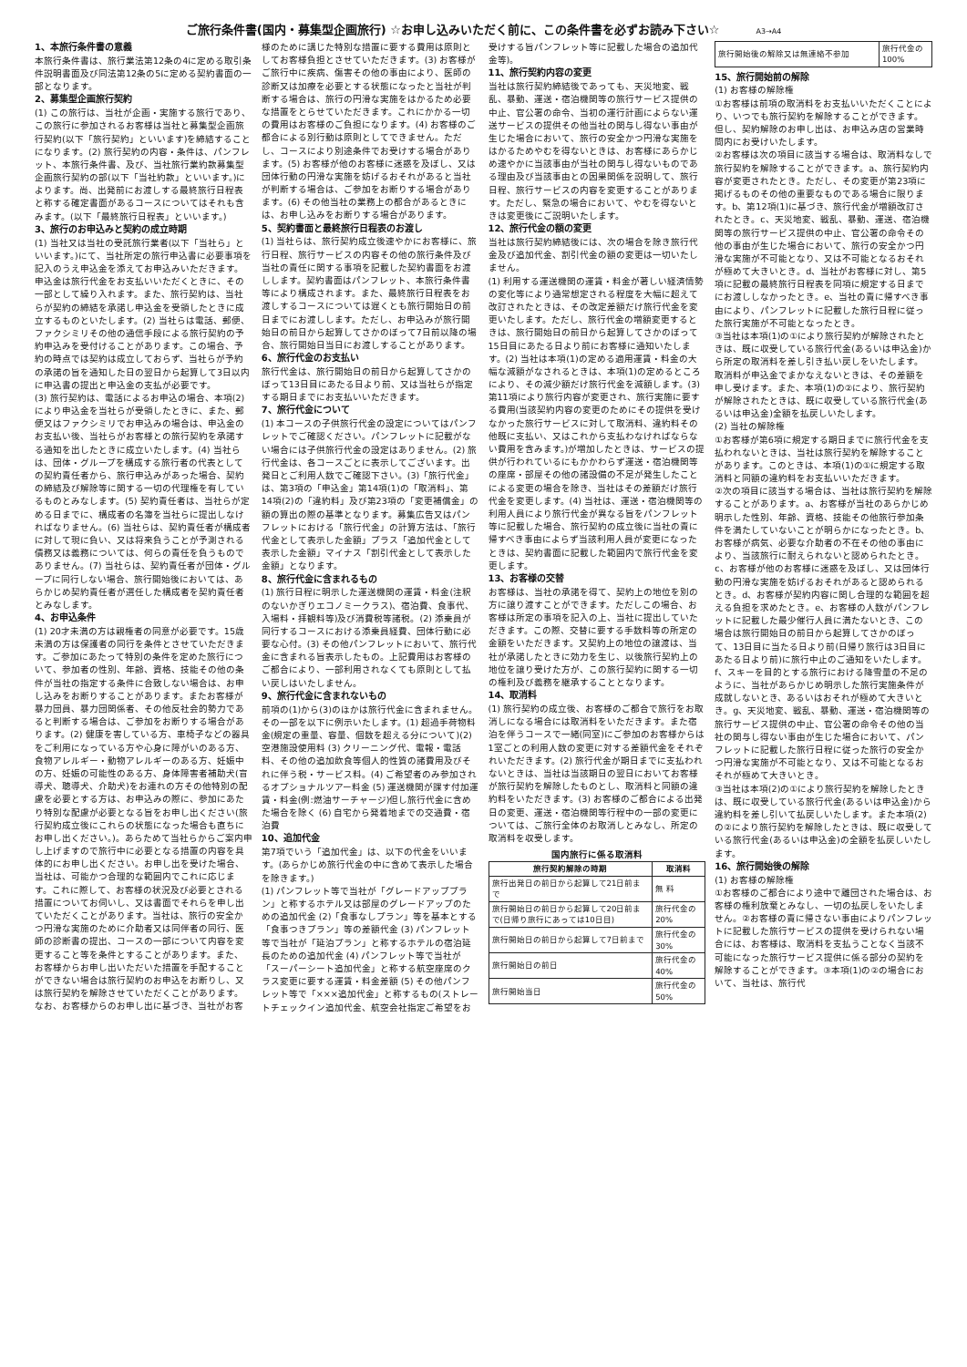ご旅行条件書(国内・募集型企画旅行) ☆お申し込みいただく前に、この条件書を必ずお読み下さい☆ A3→A4
1、本旅行条件書の意義
本旅行条件書は、旅行業法第12条の4に定める取引条件説明書面及び同法第12条の5に定める契約書面の一部となります。
2、募集型企画旅行契約
(1) この旅行は、当社が企画・実施する旅行であり、この旅行に参加されるお客様は当社と募集型企画旅行契約(以下「旅行契約」といいます)を締結することになります。(2) 旅行契約の内容・条件は、パンフレット、本旅行条件書、及び、当社旅行業約款募集型企画旅行契約の部(以下「当社約款」といいます。)によります。尚、出発前にお渡しする最終旅行日程表と称する確定書面があるコースについてはそれも含みます。(以下「最終旅行日程表」といいます。)
3、旅行のお申込みと契約の成立時期
(1) 当社又は当社の受託旅行業者(以下「当社ら」といいます。)にて、当社所定の旅行申込書に必要事項を記入のうえ申込金を添えてお申込みいただきます。申込金は旅行代金をお支払いいただくときに、その一部として繰り入れます。また、旅行契約は、当社らが契約の締結を承諾し申込金を受領したときに成立するものといたします。(2) 当社らは電話、郵便、ファクシミリその他の通信手段による旅行契約の予約申込みを受付けることがあります。この場合、予約の時点では契約は成立しておらず、当社らが予約の承諾の旨を通知した日の翌日から起算して3日以内に申込書の提出と申込金の支払が必要です。
(3) 旅行契約は、電話によるお申込の場合、本項(2)により申込金を当社らが受領したときに、また、郵便又はファクシミリでお申込みの場合は、申込金のお支払い後、当社らがお客様との旅行契約を承諾する通知を出したときに成立いたします。(4) 当社らは、団体・グループを構成する旅行者の代表としての契約責任者から、旅行申込みがあった場合、契約の締結及び解除等に関する一切の代理権を有しているものとみなします。(5) 契約責任者は、当社らが定める日までに、構成者の名簿を当社らに提出しなければなりません。(6) 当社らは、契約責任者が構成者に対して現に負い、又は将来負うことが予測される債務又は義務については、何らの責任を負うものでありません。(7) 当社らは、契約責任者が団体・グループに同行しない場合、旅行開始後においては、あらかじめ契約責任者が選任した構成者を契約責任者とみなします。
4、お申込条件
(1) 20才未満の方は親権者の同意が必要です。15歳未満の方は保護者の同行を条件とさせていただきます。ご参加にあたって特別の条件を定めた旅行について、参加者の性別、年齢、資格、技能その他の条件が当社の指定する条件に合致しない場合は、お申し込みをお断りすることがあります。またお客様が暴力団員、暴力団関係者、その他反社会的勢力であると判断する場合は、ご参加をお断りする場合があります。(2) 健康を害している方、車椅子などの器具をご利用になっている方や心身に障がいのある方、食物アレルギー・動物アレルギーのある方、妊娠中の方、妊娠の可能性のある方、身体障害者補助犬(盲導犬、聴導犬、介助犬)をお連れの方その他特別の配慮を必要とする方は、お申込みの際に、参加にあたり特別な配慮が必要となる旨をお申し出ください(旅行契約成立後にこれらの状態になった場合も直ちにお申し出ください。)。あらためて当社らからご案内申し上げますので旅行中に必要となる措置の内容を具体的にお申し出ください。お申し出を受けた場合、当社は、可能かつ合理的な範囲内でこれに応じます。これに際して、お客様の状況及び必要とされる措置についてお伺いし、又は書面でそれらを申し出ていただくことがあります。当社は、旅行の安全かつ円滑な実施のために介助者又は同伴者の同行、医師の診断書の提出、コースの一部について内容を変更すること等を条件とすることがあります。また、お客様からお申し出いただいた措置を手配することができない場合は旅行契約のお申込をお断りし、又は旅行契約を解除させていただくことがあります。なお、お客様からのお申し出に基づき、当社がお客様のために講じた特別な措置に要する費用は原則としてお客様負担とさせていただきます。(3) お客様がご旅行中に疾病、傷害その他の事由により、医師の診断又は加療を必要とする状態になったと当社が判断する場合は、旅行の円滑な実施をはかるため必要な措置をとらせていただきます。これにかかる一切の費用はお客様のご負担になります。(4) お客様のご都合による別行動は原則としてできません。ただし、コースにより別途条件でお受けする場合があります。(5) お客様が他のお客様に迷惑を及ぼし、又は団体行動の円滑な実施を妨げるおそれがあると当社が判断する場合は、ご参加をお断りする場合があります。(6) その他当社の業務上の都合があるときには、お申し込みをお断りする場合があります。
5、契約書面と最終旅行日程表のお渡し
(1) 当社らは、旅行契約成立後速やかにお客様に、旅行日程、旅行サービスの内容その他の旅行条件及び当社の責任に関する事項を記載した契約書面をお渡しします。契約書面はパンフレット、本旅行条件書等により構成されます。また、最終旅行日程表をお渡しするコースについては遅くとも旅行開始日の前日までにお渡しします。ただし、お申込みが旅行開始日の前日から起算してさかのぼって7日前以降の場合、旅行開始日当日にお渡しすることがあります。
6、旅行代金のお支払い
旅行代金は、旅行開始日の前日から起算してさかのぼって13日目にあたる日より前、又は当社らが指定する期日までにお支払いいただきます。
7、旅行代金について
(1) 本コースの子供旅行代金の設定についてはパンフレットでご確認ください。パンフレットに記載がない場合には子供旅行代金の設定はありません。(2) 旅行代金は、各コースごとに表示してございます。出発日とご利用人数でご確認下さい。(3)「旅行代金」は、第3項の「申込金」第14項(1)の「取消料」、第14項(2)の「違約料」及び第23項の「変更補償金」の額の算出の際の基準となります。募集広告又はパンフレットにおける「旅行代金」の計算方法は、「旅行代金として表示した金額」プラス「追加代金として表示した金額」マイナス「割引代金として表示した金額」となります。
8、旅行代金に含まれるもの
(1) 旅行日程に明示した運送機関の運賃・料金(注釈のないかぎりエコノミークラス)、宿泊費、食事代、入場料・拝観料等)及び消費税等諸税。(2) 添乗員が同行するコースにおける添乗員経費、団体行動に必要な心付。(3) その他パンフレットにおいて、旅行代金に含まれる旨表示したもの。上記費用はお客様のご都合により、一部利用されなくても原則として払い戻しはいたしません。
9、旅行代金に含まれないもの
前項の(1)から(3)のほかは旅行代金に含まれません。その一部を以下に例示いたします。(1) 超過手荷物料金(規定の重量、容量、個数を超える分について)(2) 空港施設使用料 (3) クリーニング代、電報・電話料、その他の追加飲食等個人的性質の諸費用及びそれに伴う税・サービス料。(4) ご希望者のみ参加されるオプショナルツアー料金 (5) 運送機関が課す付加運賃・料金(例:燃油サーチャージ)但し旅行代金に含めた場合を除く (6) 自宅から発着地までの交通費・宿泊費
10、追加代金
第7項でいう「追加代金」は、以下の代金をいいます。(あらかじめ旅行代金の中に含めて表示した場合を除きます。)
(1) パンフレット等で当社が「グレードアッププラン」と称するホテル又は部屋のグレードアップのための追加代金 (2)「食事なしプラン」等を基本とする「食事つきプラン」等の差額代金 (3) パンフレット等で当社が「延泊プラン」と称するホテルの宿泊延長のための追加代金 (4) パンフレット等で当社が「スーパーシート追加代金」と称する航空座席のクラス変更に要する運賃・料金差額 (5) その他パンフレット等で「×××追加代金」と称するもの(ストレートチェックイン追加代金、航空会社指定ご希望をお受けする旨パンフレット等に記載した場合の追加代金等)。
11、旅行契約内容の変更
当社は旅行契約締結後であっても、天災地変、戦乱、暴動、運送・宿泊機関等の旅行サービス提供の中止、官公署の命令、当初の運行計画によらない運送サービスの提供その他当社の関与し得ない事由が生じた場合において、旅行の安全かつ円滑な実施をはかるためやむを得ないときは、お客様にあらかじめ速やかに当該事由が当社の関与し得ないものである理由及び当該事由との因果関係を説明して、旅行日程、旅行サービスの内容を変更することがあります。ただし、緊急の場合において、やむを得ないときは変更後にご説明いたします。
12、旅行代金の額の変更
当社は旅行契約締結後には、次の場合を除き旅行代金及び追加代金、割引代金の額の変更は一切いたしません。
(1) 利用する運送機関の運賃・料金が著しい経済情勢の変化等により通常想定される程度を大幅に超えて改訂されたときは、その改定差額だけ旅行代金を変更いたします。ただし、旅行代金の増額変更するときは、旅行開始日の前日から起算してさかのぼって15日目にあたる日より前にお客様に通知いたします。(2) 当社は本項(1)の定める適用運賃・料金の大幅な減額がなされるときは、本項(1)の定めるところにより、その減少額だけ旅行代金を減額します。(3) 第11項により旅行内容が変更され、旅行実施に要する費用(当該契約内容の変更のためにその提供を受けなかった旅行サービスに対して取消料、違約料その他既に支払い、又はこれから支払わなければならない費用を含みます。)が増加したときは、サービスの提供が行われているにもかかわらず運送・宿泊機関等の座席・部屋その他の諸設備の不足が発生したことによる変更の場合を除き、当社はその差額だけ旅行代金を変更します。(4) 当社は、運送・宿泊機関等の利用人員により旅行代金が異なる旨をパンフレット等に記載した場合、旅行契約の成立後に当社の責に帰すべき事由によらず当該利用人員が変更になったときは、契約書面に記載した範囲内で旅行代金を変更します。
13、お客様の交替
お客様は、当社の承諾を得て、契約上の地位を別の方に譲り渡すことができます。ただしこの場合、お客様は所定の事項を記入の上、当社に提出していただきます。この際、交替に要する手数料等の所定の金額をいただきます。又契約上の地位の譲渡は、当社が承諾したときに効力を生じ、以後旅行契約上の地位を譲り受けた方が、この旅行契約に関する一切の権利及び義務を継承することとなります。
14、取消料
(1) 旅行契約の成立後、お客様のご都合で旅行をお取消しになる場合には取消料をいただきます。また宿泊を伴うコースで一緒(同室)にご参加のお客様からは1室ごとの利用人数の変更に対する差額代金をそれぞれいただきます。(2) 旅行代金が期日までに支払われないときは、当社は当該期日の翌日においてお客様が旅行契約を解除したものとし、取消料と同額の違約料をいただきます。(3) お客様のご都合による出発日の変更、運送・宿泊機関等行程中の一部の変更については、ご旅行全体のお取消しとみなし、所定の取消料を収受します。
国内旅行に係る取消料
| 旅行契約解除の時期 | 取消料 |
| --- | --- |
| 旅行出発日の前日から起算して21日前まで | 無 料 |
| 旅行開始日の前日から起算して20日前まで(日帰り旅行にあっては10日目) | 旅行代金の 20% |
| 旅行開始日の前日から起算して7日前まで | 旅行代金の 30% |
| 旅行開始日の前日 | 旅行代金の 40% |
| 旅行開始当日 | 旅行代金の 50% |
| 旅行開始後の解除又は無連絡不参加 | 旅行代金の 100% |
15、旅行開始前の解除
(1) お客様の解除権
①お客様は前項の取消料をお支払いいただくことにより、いつでも旅行契約を解除することができます。但し、契約解除のお申し出は、お申込み店の営業時間内にお受けいたします。
②お客様は次の項目に該当する場合は、取消料なしで旅行契約を解除することができます。a、旅行契約内容が変更されたとき。ただし、その変更が第23項に掲げるものその他の重要なものである場合に限ります。b、第12項(1)に基づき、旅行代金が増額改訂されたとき。c、天災地変、戦乱、暴動、運送、宿泊機関等の旅行サービス提供の中止、官公署の命令その他の事由が生じた場合において、旅行の安全かつ円滑な実施が不可能となり、又は不可能となるおそれが極めて大きいとき。d、当社がお客様に対し、第5項に記載の最終旅行日程表を同項に規定する日までにお渡ししなかったとき。e、当社の責に帰すべき事由により、パンフレットに記載した旅行日程に従った旅行実施が不可能となったとき。
③当社は本項(1)の①により旅行契約が解除されたときは、既に収受している旅行代金(あるいは申込金)から所定の取消料を差し引き払い戻しをいたします。取消料が申込金でまかなえないときは、その差額を申し受けます。また、本項(1)の②により、旅行契約が解除されたときは、既に収受している旅行代金(あるいは申込金)全額を払戻しいたします。
(2) 当社の解除権
①お客様が第6項に規定する期日までに旅行代金を支払われないときは、当社は旅行契約を解除することがあります。このときは、本項(1)の①に規定する取消料と同額の違約料をお支払いいただきます。
②次の項目に該当する場合は、当社は旅行契約を解除することがあります。a、お客様が当社のあらかじめ明示した性別、年齢、資格、技能その他旅行参加条件を満たしていないことが明らかになったとき。b、お客様が病気、必要な介助者の不在その他の事由により、当該旅行に耐えられないと認められたとき。c、お客様が他のお客様に迷惑を及ぼし、又は団体行動の円滑な実施を妨げるおそれがあると認められるとき。d、お客様が契約内容に関し合理的な範囲を超える負担を求めたとき。e、お客様の人数がパンフレットに記載した最少催行人員に満たないとき、この場合は旅行開始日の前日から起算してさかのぼって、13日目に当たる日より前(日帰り旅行は3日目にあたる日より前)に旅行中止のご通知をいたします。f、スキーを目的とする旅行における降雪量の不足のように、当社があらかじめ明示した旅行実施条件が成就しないとき、あるいはおそれが極めて大きいとき。g、天災地変、戦乱、暴動、運送・宿泊機関等の旅行サービス提供の中止、官公署の命令その他の当社の関与し得ない事由が生じた場合において、パンフレットに記載した旅行日程に従った旅行の安全かつ円滑な実施が不可能となり、又は不可能となるおそれが極めて大きいとき。
③当社は本項(2)の①により旅行契約を解除したときは、既に収受している旅行代金(あるいは申込金)から違約料を差し引いて払戻しいたします。また本項(2)の②により旅行契約を解除したときは、既に収受している旅行代金(あるいは申込金)の全額を払戻しいたします。
16、旅行開始後の解除
(1) お客様の解除権
①お客様のご都合により途中で離団された場合は、お客様の権利放棄とみなし、一切の払戻しをいたしません。②お客様の責に帰さない事由によりパンフレットに記載した旅行サービスの提供を受けられない場合には、お客様は、取消料を支払うことなく当該不可能になった旅行サービス提供に係る部分の契約を解除することができます。③本項(1)の②の場合において、当社は、旅行代